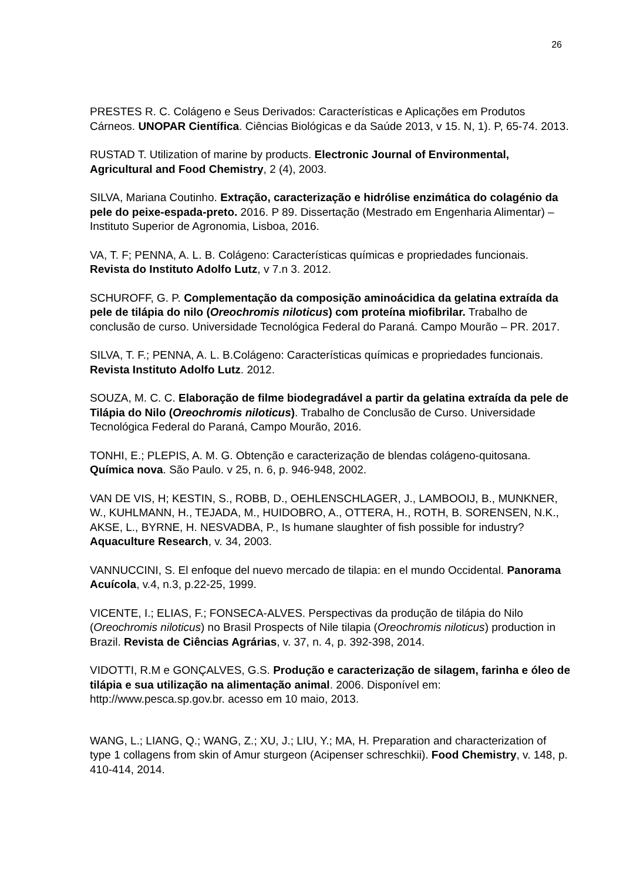26
PRESTES R. C. Colágeno e Seus Derivados: Características e Aplicações em Produtos Cárneos. UNOPAR Científica. Ciências Biológicas e da Saúde 2013, v 15. N, 1). P, 65-74. 2013.
RUSTAD T. Utilization of marine by products. Electronic Journal of Environmental, Agricultural and Food Chemistry, 2 (4), 2003.
SILVA, Mariana Coutinho. Extração, caracterização e hidrólise enzimática do colagénio da pele do peixe-espada-preto. 2016. P 89. Dissertação (Mestrado em Engenharia Alimentar) – Instituto Superior de Agronomia, Lisboa, 2016.
VA, T. F; PENNA, A. L. B. Colágeno: Características químicas e propriedades funcionais. Revista do Instituto Adolfo Lutz, v 7.n 3. 2012.
SCHUROFF, G. P. Complementação da composição aminoácidica da gelatina extraída da pele de tilápia do nilo (Oreochromis niloticus) com proteína miofibrilar. Trabalho de conclusão de curso. Universidade Tecnológica Federal do Paraná. Campo Mourão – PR. 2017.
SILVA, T. F.; PENNA, A. L. B.Colágeno: Características químicas e propriedades funcionais. Revista Instituto Adolfo Lutz. 2012.
SOUZA, M. C. C. Elaboração de filme biodegradável a partir da gelatina extraída da pele de Tilápia do Nilo (Oreochromis niloticus). Trabalho de Conclusão de Curso. Universidade Tecnológica Federal do Paraná, Campo Mourão, 2016.
TONHI, E.; PLEPIS, A. M. G. Obtenção e caracterização de blendas colágeno-quitosana. Química nova. São Paulo. v 25, n. 6, p. 946-948, 2002.
VAN DE VIS, H; KESTIN, S., ROBB, D., OEHLENSCHLAGER, J., LAMBOOIJ, B., MUNKNER, W., KUHLMANN, H., TEJADA, M., HUIDOBRO, A., OTTERA, H., ROTH, B. SORENSEN, N.K., AKSE, L., BYRNE, H. NESVADBA, P., Is humane slaughter of fish possible for industry? Aquaculture Research, v. 34, 2003.
VANNUCCINI, S. El enfoque del nuevo mercado de tilapia: en el mundo Occidental. Panorama Acuícola, v.4, n.3, p.22-25, 1999.
VICENTE, I.; ELIAS, F.; FONSECA-ALVES. Perspectivas da produção de tilápia do Nilo (Oreochromis niloticus) no Brasil Prospects of Nile tilapia (Oreochromis niloticus) production in Brazil. Revista de Ciências Agrárias, v. 37, n. 4, p. 392-398, 2014.
VIDOTTI, R.M e GONÇALVES, G.S. Produção e caracterização de silagem, farinha e óleo de tilápia e sua utilização na alimentação animal. 2006. Disponível em: http://www.pesca.sp.gov.br. acesso em 10 maio, 2013.
WANG, L.; LIANG, Q.; WANG, Z.; XU, J.; LIU, Y.; MA, H. Preparation and characterization of type 1 collagens from skin of Amur sturgeon (Acipenser schreschkii). Food Chemistry, v. 148, p. 410-414, 2014.